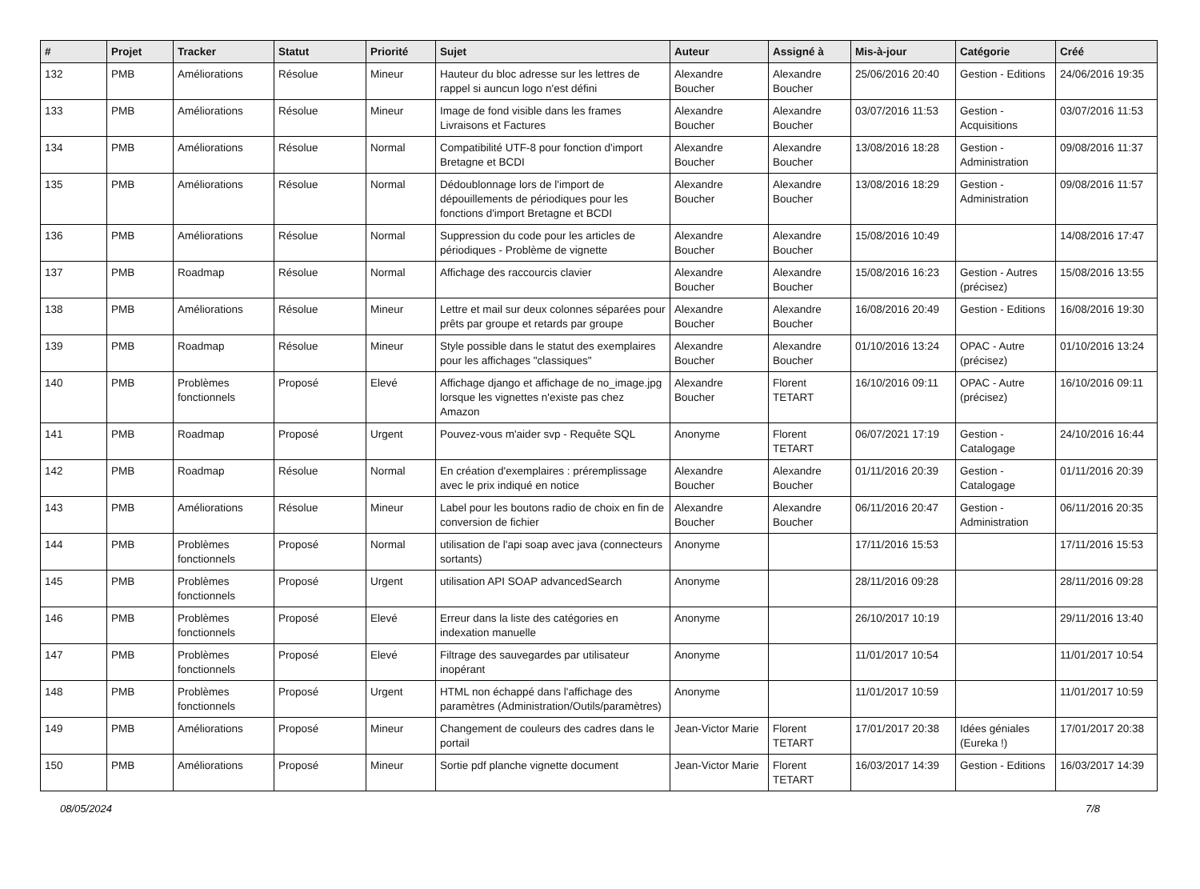| # | Projet | Tracker | Statut | Priorité | Sujet | Auteur | Assigné à | Mis-à-jour | Catégorie | Créé |
| --- | --- | --- | --- | --- | --- | --- | --- | --- | --- | --- |
| 132 | PMB | Améliorations | Résolue | Mineur | Hauteur du bloc adresse sur les lettres de rappel si auncun logo n'est défini | Alexandre Boucher | Alexandre Boucher | 25/06/2016 20:40 | Gestion - Editions | 24/06/2016 19:35 |
| 133 | PMB | Améliorations | Résolue | Mineur | Image de fond visible dans les frames Livraisons et Factures | Alexandre Boucher | Alexandre Boucher | 03/07/2016 11:53 | Gestion - Acquisitions | 03/07/2016 11:53 |
| 134 | PMB | Améliorations | Résolue | Normal | Compatibilité UTF-8 pour fonction d'import Bretagne et BCDI | Alexandre Boucher | Alexandre Boucher | 13/08/2016 18:28 | Gestion - Administration | 09/08/2016 11:37 |
| 135 | PMB | Améliorations | Résolue | Normal | Dédoublonnage lors de l'import de dépouillements de périodiques pour les fonctions d'import Bretagne et BCDI | Alexandre Boucher | Alexandre Boucher | 13/08/2016 18:29 | Gestion - Administration | 09/08/2016 11:57 |
| 136 | PMB | Améliorations | Résolue | Normal | Suppression du code pour les articles de périodiques - Problème de vignette | Alexandre Boucher | Alexandre Boucher | 15/08/2016 10:49 | | 14/08/2016 17:47 |
| 137 | PMB | Roadmap | Résolue | Normal | Affichage des raccourcis clavier | Alexandre Boucher | Alexandre Boucher | 15/08/2016 16:23 | Gestion - Autres (précisez) | 15/08/2016 13:55 |
| 138 | PMB | Améliorations | Résolue | Mineur | Lettre et mail sur deux colonnes séparées pour prêts par groupe et retards par groupe | Alexandre Boucher | Alexandre Boucher | 16/08/2016 20:49 | Gestion - Editions | 16/08/2016 19:30 |
| 139 | PMB | Roadmap | Résolue | Mineur | Style possible dans le statut des exemplaires pour les affichages "classiques" | Alexandre Boucher | Alexandre Boucher | 01/10/2016 13:24 | OPAC - Autre (précisez) | 01/10/2016 13:24 |
| 140 | PMB | Problèmes fonctionnels | Proposé | Elevé | Affichage django et affichage de no_image.jpg lorsque les vignettes n'existe pas chez Amazon | Alexandre Boucher | Florent TETART | 16/10/2016 09:11 | OPAC - Autre (précisez) | 16/10/2016 09:11 |
| 141 | PMB | Roadmap | Proposé | Urgent | Pouvez-vous m'aider svp - Requête SQL | Anonyme | Florent TETART | 06/07/2021 17:19 | Gestion - Catalogage | 24/10/2016 16:44 |
| 142 | PMB | Roadmap | Résolue | Normal | En création d'exemplaires : préremplissage avec le prix indiqué en notice | Alexandre Boucher | Alexandre Boucher | 01/11/2016 20:39 | Gestion - Catalogage | 01/11/2016 20:39 |
| 143 | PMB | Améliorations | Résolue | Mineur | Label pour les boutons radio de choix en fin de conversion de fichier | Alexandre Boucher | Alexandre Boucher | 06/11/2016 20:47 | Gestion - Administration | 06/11/2016 20:35 |
| 144 | PMB | Problèmes fonctionnels | Proposé | Normal | utilisation de l'api soap avec java (connecteurs sortants) | Anonyme | | 17/11/2016 15:53 | | 17/11/2016 15:53 |
| 145 | PMB | Problèmes fonctionnels | Proposé | Urgent | utilisation API SOAP advancedSearch | Anonyme | | 28/11/2016 09:28 | | 28/11/2016 09:28 |
| 146 | PMB | Problèmes fonctionnels | Proposé | Elevé | Erreur dans la liste des catégories en indexation manuelle | Anonyme | | 26/10/2017 10:19 | | 29/11/2016 13:40 |
| 147 | PMB | Problèmes fonctionnels | Proposé | Elevé | Filtrage des sauvegardes par utilisateur inopérant | Anonyme | | 11/01/2017 10:54 | | 11/01/2017 10:54 |
| 148 | PMB | Problèmes fonctionnels | Proposé | Urgent | HTML non échappé dans l'affichage des paramètres (Administration/Outils/paramètres) | Anonyme | | 11/01/2017 10:59 | | 11/01/2017 10:59 |
| 149 | PMB | Améliorations | Proposé | Mineur | Changement de couleurs des cadres dans le portail | Jean-Victor Marie | Florent TETART | 17/01/2017 20:38 | Idées géniales (Eureka !) | 17/01/2017 20:38 |
| 150 | PMB | Améliorations | Proposé | Mineur | Sortie pdf planche vignette document | Jean-Victor Marie | Florent TETART | 16/03/2017 14:39 | Gestion - Editions | 16/03/2017 14:39 |
08/05/2024 7/8